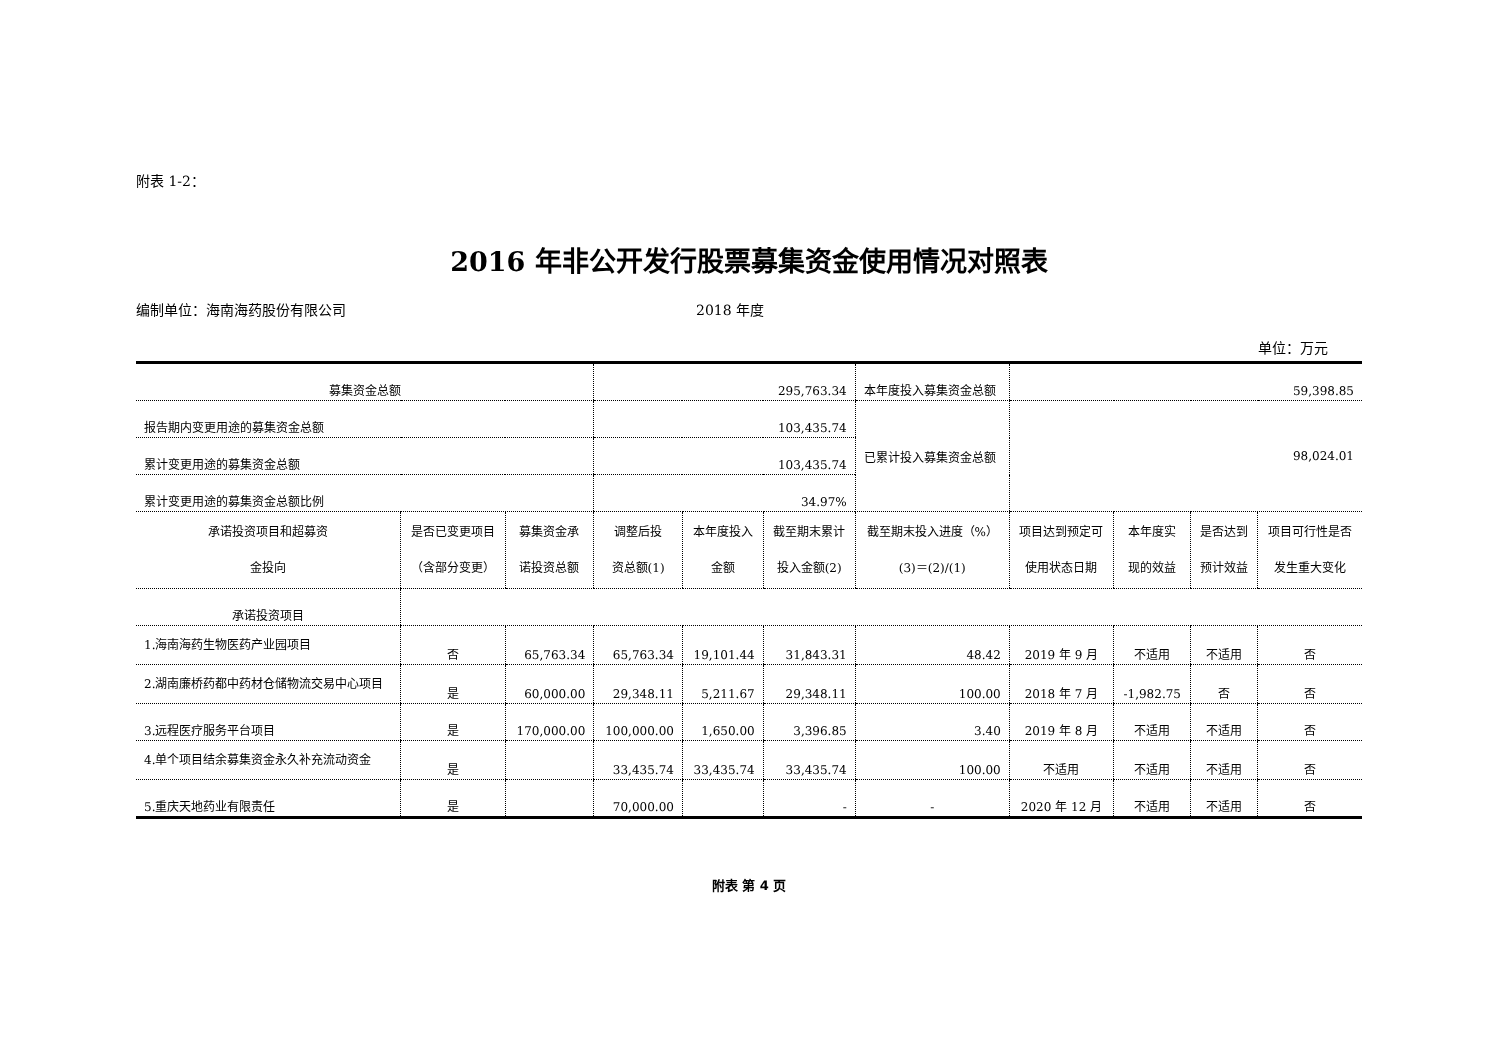附表 1-2：
2016 年非公开发行股票募集资金使用情况对照表
编制单位：海南海药股份有限公司 2018 年度
单位：万元
| 募集资金总额 | | | 295,763.34 | | | 本年度投入募集资金总额 | 59,398.85 | | | |
| 报告期内变更用途的募集资金总额 | | | 103,435.74 | | | 已累计投入募集资金总额 | 98,024.01 | | | |
| 累计变更用途的募集资金总额 | | | 103,435.74 | | | | | | | |
| 累计变更用途的募集资金总额比例 | | | 34.97% | | | | | | | |
| 承诺投资项目和超募资 金投向 | 是否已变更项目 （含部分变更） | 募集资金承 诺投资总额 | 调整后投 资总额(1) | 本年度投入 金额 | 截至期末累计 投入金额(2) | 截至期末投入进度（%） (3)＝(2)/(1) | 项目达到预定可 使用状态日期 | 本年度实 现的效益 | 是否达到 预计效益 | 项目可行性是否 发生重大变化 |
| 承诺投资项目 | | | | | | | | | | |
| 1.海南海药生物医药产业园项目 | 否 | 65,763.34 | 65,763.34 | 19,101.44 | 31,843.31 | 48.42 | 2019 年 9 月 | 不适用 | 不适用 | 否 |
| 2.湖南廉桥药都中药材仓储物流交易中心项目 | 是 | 60,000.00 | 29,348.11 | 5,211.67 | 29,348.11 | 100.00 | 2018 年 7 月 | -1,982.75 | 否 | 否 |
| 3.远程医疗服务平台项目 | 是 | 170,000.00 | 100,000.00 | 1,650.00 | 3,396.85 | 3.40 | 2019 年 8 月 | 不适用 | 不适用 | 否 |
| 4.单个项目结余募集资金永久补充流动资金 | 是 | | 33,435.74 | 33,435.74 | 33,435.74 | 100.00 | 不适用 | 不适用 | 不适用 | 否 |
| 5.重庆天地药业有限责任 | 是 | | 70,000.00 | | - | - | 2020 年 12 月 | 不适用 | 不适用 | 否 |
附表 第 4 页